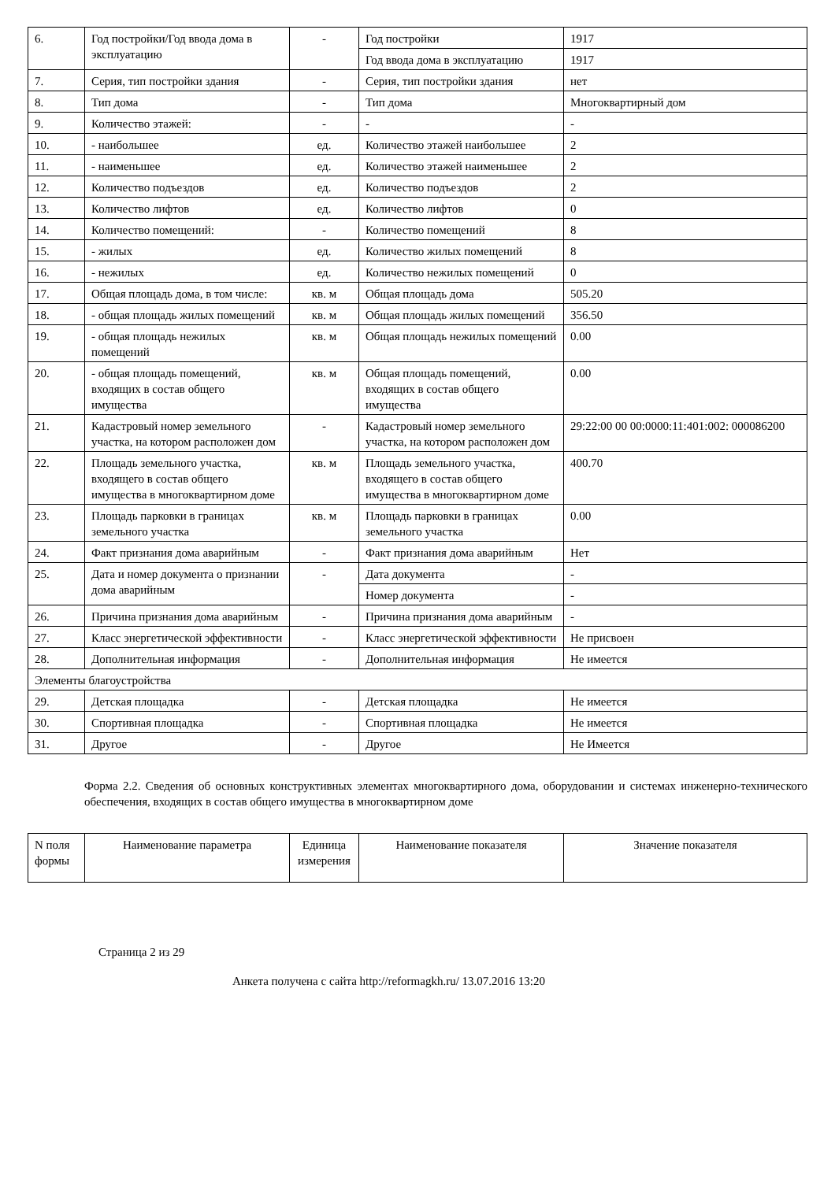| 6. | Год постройки/Год ввода дома в эксплуатацию | - | Год постройки | 1917 |
| | | | Год ввода дома в эксплуатацию | 1917 |
| 7. | Серия, тип постройки здания | - | Серия, тип постройки здания | нет |
| 8. | Тип дома | - | Тип дома | Многоквартирный дом |
| 9. | Количество этажей: | - | - | - |
| 10. | - наибольшее | ед. | Количество этажей наибольшее | 2 |
| 11. | - наименьшее | ед. | Количество этажей наименьшее | 2 |
| 12. | Количество подъездов | ед. | Количество подъездов | 2 |
| 13. | Количество лифтов | ед. | Количество лифтов | 0 |
| 14. | Количество помещений: | - | Количество помещений | 8 |
| 15. | - жилых | ед. | Количество жилых помещений | 8 |
| 16. | - нежилых | ед. | Количество нежилых помещений | 0 |
| 17. | Общая площадь дома, в том числе: | кв. м | Общая площадь дома | 505.20 |
| 18. | - общая площадь жилых помещений | кв. м | Общая площадь жилых помещений | 356.50 |
| 19. | - общая площадь нежилых помещений | кв. м | Общая площадь нежилых помещений | 0.00 |
| 20. | - общая площадь помещений, входящих в состав общего имущества | кв. м | Общая площадь помещений, входящих в состав общего имущества | 0.00 |
| 21. | Кадастровый номер земельного участка, на котором расположен дом | - | Кадастровый номер земельного участка, на котором расположен дом | 29:22:00 00 00:0000:11:401:002: 000086200 |
| 22. | Площадь земельного участка, входящего в состав общего имущества в многоквартирном доме | кв. м | Площадь земельного участка, входящего в состав общего имущества в многоквартирном доме | 400.70 |
| 23. | Площадь парковки в границах земельного участка | кв. м | Площадь парковки в границах земельного участка | 0.00 |
| 24. | Факт признания дома аварийным | - | Факт признания дома аварийным | Нет |
| 25. | Дата и номер документа о признании дома аварийным | - | Дата документа | - |
| | | | Номер документа | - |
| 26. | Причина признания дома аварийным | - | Причина признания дома аварийным | - |
| 27. | Класс энергетической эффективности | - | Класс энергетической эффективности | Не присвоен |
| 28. | Дополнительная информация | - | Дополнительная информация | Не имеется |
| Элементы благоустройства | | | | |
| 29. | Детская площадка | - | Детская площадка | Не имеется |
| 30. | Спортивная площадка | - | Спортивная площадка | Не имеется |
| 31. | Другое | - | Другое | Не Имеется |
Форма 2.2. Сведения об основных конструктивных элементах многоквартирного дома, оборудовании и системах инженерно-технического обеспечения, входящих в состав общего имущества в многоквартирном доме
| N поля формы | Наименование параметра | Единица измерения | Наименование показателя | Значение показателя |
| --- | --- | --- | --- | --- |
Страница 2 из 29
Анкета получена с сайта http://reformagkh.ru/ 13.07.2016 13:20